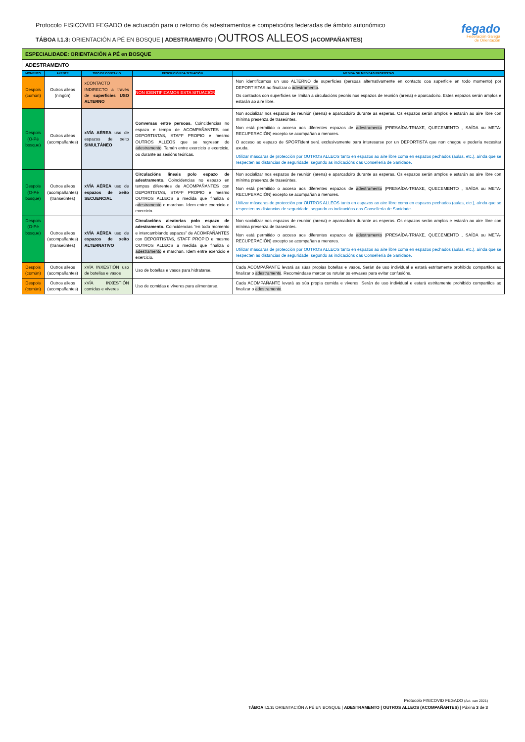fegado
Federación Galega
de Orientación
Protocolo FISICOVID FEGADO de actuación para o retorno ós adestramentos e competicións federadas de ámbito autonómico
TÁBOA I.1.3: ORIENTACIÓN A PÉ EN BOSQUE | ADESTRAMENTO | OUTROS ALLEOS (ACOMPAÑANTES)
| ESPECIALIDADE: ORIENTACIÓN A PÉ en BOSQUE | | | | |
| ADESTRAMENTO | | | | |
| MOMENTO | AXENTE | TIPO DE CONTAXIO | DESCRICIÓN DA SITUACIÓN | MEDIDA OU MEDIDAS PROPOSTAS |
| Despois (común) | Outros alleos (ningún) | xCONTACTO INDIRECTO a través de superficies USO ALTERNO | NON IDENTIFICAMOS ESTA SITUACIÓN | Non identificamos un uso ALTERNO de superficies (persoas alternativamente en contacto coa superficie en todo momento) por DEPORTISTAS ao finalizar o adestramento . Os contactos con superficies se limitan a circulacións peonís nos espazos de reunión (arena) e aparcadoiro. Estes espazos serán amplos e estarán ao aire libre. |
| Despois (O-Pé bosque) | Outros alleos (acompañantes) | xVÍA AÉREA uso de espazos de xeito SIMULTÁNEO | Conversas entre persoas. Coincidencias no espazo e tempo de ACOMPAÑANTES con DEPORTISTAS, STAFF PROPIO e mesmo OUTROS ALLEOS que se regresan do adestramento . Tamén entre exercicio e exercicio, ou durante as sesións teóricas. | Non socializar nos espazos de reunión (arena) e aparcadoiro durante as esperas. Os espazos serán amplos e estarán ao aire libre con mínima presenza de traseúntes. Non está permitido o acceso aos diferentes espazos de adestramento (PRESAÍDA-TRIAXE, QUECEMENTO , SAÍDA ou META-RECUPERACIÓN) excepto se acompañan a menores. O acceso ao espazo de SPORTident será exclusivamente para interesarse por un DEPORTISTA que non chegou e podería necesitar axuda. Utilizar máscaras de protección por OUTROS ALLEOS tanto en espazos ao aire libre coma en espazos pechados (aulas, etc.), aínda que se respecten as distancias de seguridade, segundo as indicacións das Consellería de Sanidade. |
| Despois (O-Pé bosque) | Outros alleos (acompañantes)(transeúntes) | xVÍA AÉREA uso de espazos de xeito SECUENCIAL | Circulacións lineais polo espazo de adestramento. Coincidencias no espazo en tempos diferentes de ACOMPAÑANTES con DEPORTISTAS, STAFF PROPIO e mesmo OUTROS ALLEOS a medida que finaliza o a destramento e marchan. Idem entre exercicio e exercicio. | Non socializar nos espazos de reunión (arena) e aparcadoiro durante as esperas. Os espazos serán amplos e estarán ao aire libre con mínima presenza de traseúntes. Non está permitido o acceso aos diferentes espazos de adestramento (PRESAÍDA-TRIAXE, QUECEMENTO , SAÍDA ou META-RECUPERACIÓN) excepto se acompañan a menores. Utilizar máscaras de protección por OUTROS ALLEOS tanto en espazos ao aire libre coma en espazos pechados (aulas, etc.), aínda que se respecten as distancias de seguridade, segundo as indicacións das Consellería de Sanidade. |
| Despois (O-Pé bosque) | Outros alleos (acompañantes)(transeúntes) | xVÍA AÉREA uso de espazos de xeito ALTERNATIVO | Circulacións aleatorias polo espazo de adestramento. Coincidencias “en todo momento e intercambiando espazos” de ACOMPAÑANTES con DEPORTISTAS, STAFF PROPIO e mesmo OUTROS ALLEOS a medida que finaliza o adestramento e marchan. Idem entre exercicio e exercicio. | Non socializar nos espazos de reunión (arena) e aparcadoiro durante as esperas. Os espazos serán amplos e estarán ao aire libre con mínima presenza de traseúntes. Non está permitido o acceso aos diferentes espazos de adestramento (PRESAÍDA-TRIAXE, QUECEMENTO , SAÍDA ou META-RECUPERACIÓN) excepto se acompañan a menores. Utilizar máscaras de protección por OUTROS ALLEOS tanto en espazos ao aire libre coma en espazos pechados (aulas, etc.), aínda que se respecten as distancias de seguridade, segundo as indicacións das Consellería de Sanidade. |
| Despois (común) | Outros alleos (acompañantes) | xVÍA INXESTIÓN uso de botellas e vasos | Uso de botellas e vasos para hidratarse. | Cada ACOMPAÑANTE levará as súas propias botellas e vasos. Serán de uso individual e estará estritamente prohibido compartilos ao finalizar o adestramento . Recoméndase marcar ou rotular os envases para evitar confusións. |
| Despois (común) | Outros alleos (acompañantes) | xVÍA INXESTIÓN comidas e víveres | Uso de comidas e víveres para alimentarse. | Cada ACOMPAÑANTE levará as súa propia comida e víveres. Serán de uso individual e estará estritamente prohibido compartilos ao finalizar o adestramento . |
Protocolo FISICOVID FEGADO (Act. xan 2021)
TÁBOA I.1.3: ORIENTACIÓN A PÉ EN BOSQUE | ADESTRAMENTO | OUTROS ALLEOS (ACOMPAÑANTES) | Páxina 3 de 3